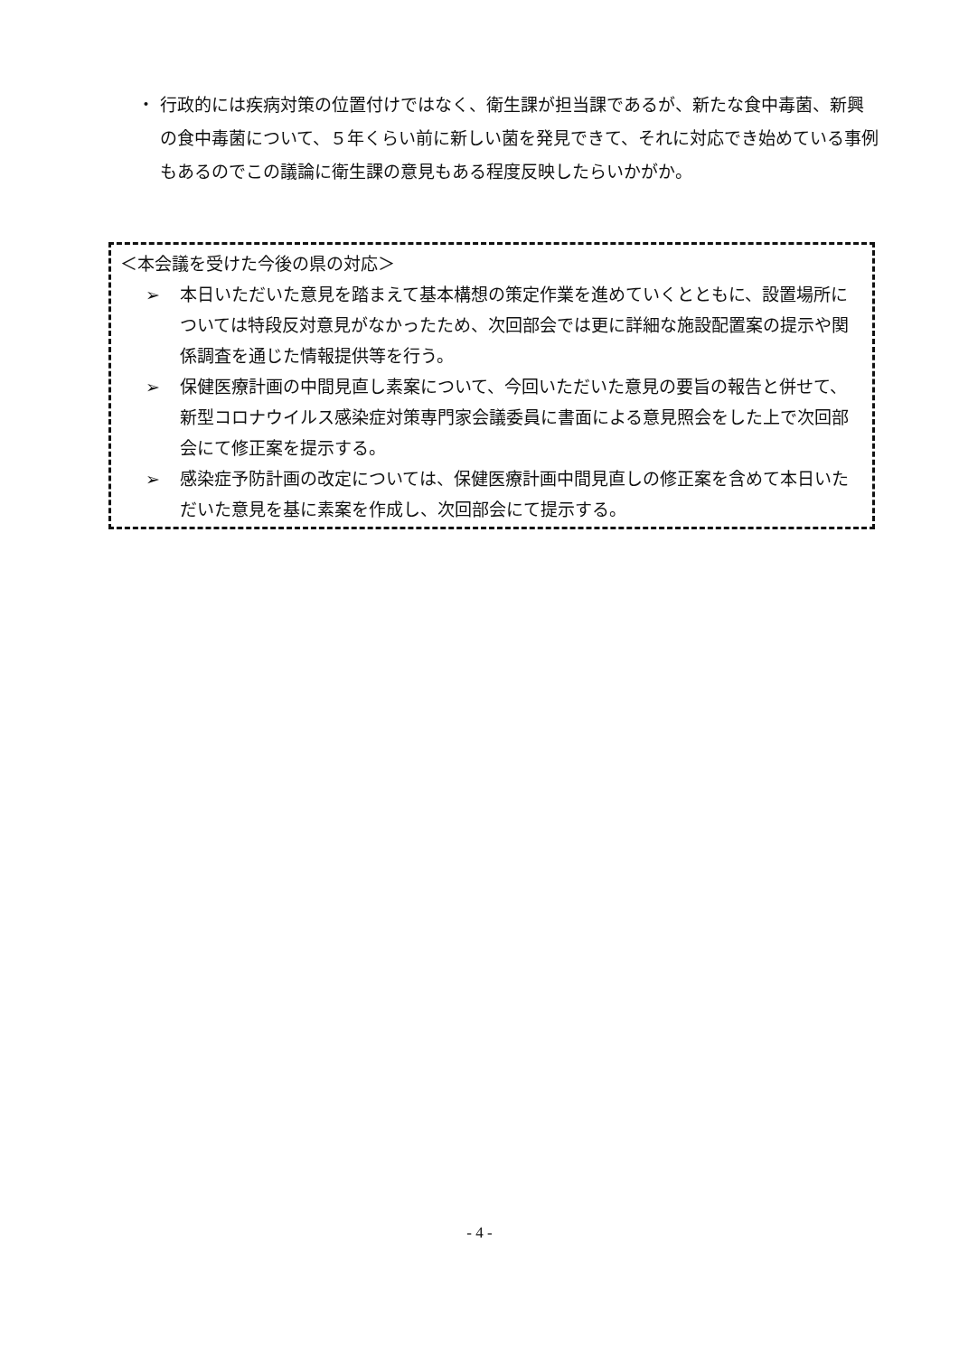・
行政的には疾病対策の位置付けではなく、衛生課が担当課であるが、新たな食中毒菌、新興の食中毒菌について、５年くらい前に新しい菌を発見できて、それに対応でき始めている事例もあるのでこの議論に衛生課の意見もある程度反映したらいかがか。
＜本会議を受けた今後の県の対応＞
➢ 本日いただいた意見を踏まえて基本構想の策定作業を進めていくとともに、設置場所については特段反対意見がなかったため、次回部会では更に詳細な施設配置案の提示や関係調査を通じた情報提供等を行う。
➢ 保健医療計画の中間見直し素案について、今回いただいた意見の要旨の報告と併せて、新型コロナウイルス感染症対策専門家会議委員に書面による意見照会をした上で次回部会にて修正案を提示する。
➢ 感染症予防計画の改定については、保健医療計画中間見直しの修正案を含めて本日いただいた意見を基に素案を作成し、次回部会にて提示する。
- 4 -